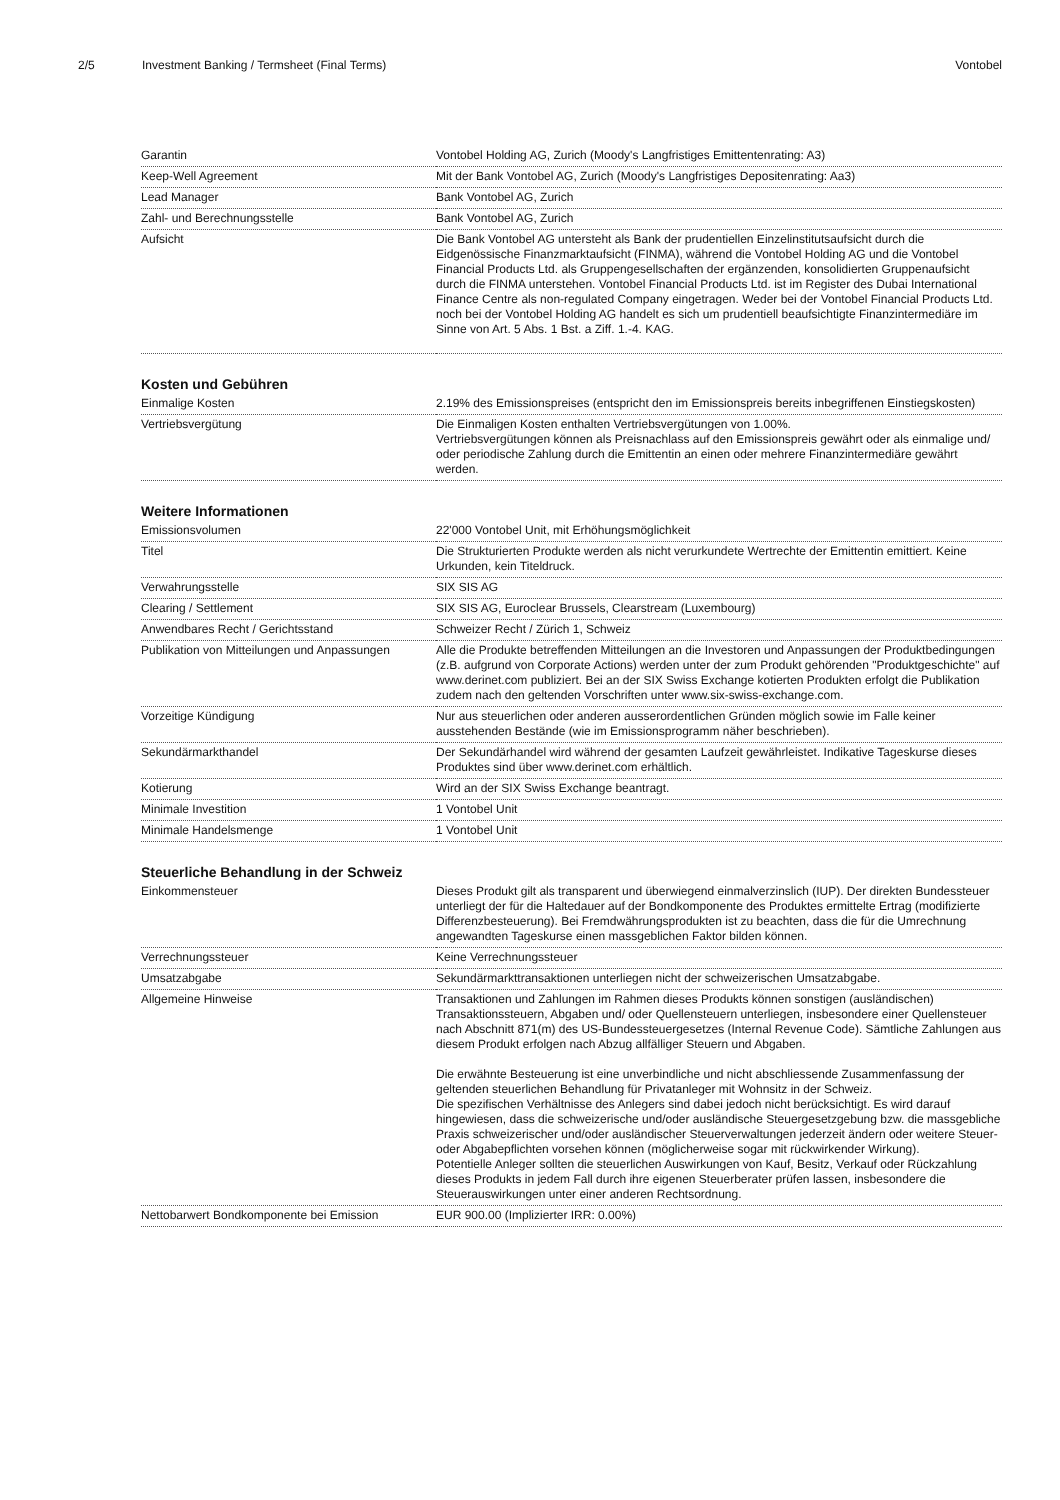2/5 Investment Banking / Termsheet (Final Terms) Vontobel
| Garantin | Vontobel Holding AG, Zurich (Moody's Langfristiges Emittentenrating: A3) |
| Keep-Well Agreement | Mit der Bank Vontobel AG, Zurich (Moody's Langfristiges Depositenrating: Aa3) |
| Lead Manager | Bank Vontobel AG, Zurich |
| Zahl- und Berechnungsstelle | Bank Vontobel AG, Zurich |
| Aufsicht | Die Bank Vontobel AG untersteht als Bank der prudentiellen Einzelinstitutsaufsicht durch die Eidgenössische Finanzmarktaufsicht (FINMA), während die Vontobel Holding AG und die Vontobel Financial Products Ltd. als Gruppengesellschaften der ergänzenden, konsolidierten Gruppenaufsicht durch die FINMA unterstehen. Vontobel Financial Products Ltd. ist im Register des Dubai International Finance Centre als non-regulated Company eingetragen. Weder bei der Vontobel Financial Products Ltd. noch bei der Vontobel Holding AG handelt es sich um prudentiell beaufsichtigte Finanzintermediäre im Sinne von Art. 5 Abs. 1 Bst. a Ziff. 1.-4. KAG. |
Kosten und Gebühren
| Einmalige Kosten | 2.19% des Emissionspreises (entspricht den im Emissionspreis bereits inbegriffenen Einstiegskosten) |
| Vertriebsvergütung | Die Einmaligen Kosten enthalten Vertriebsvergütungen von 1.00%. Vertriebsvergütungen können als Preisnachlass auf den Emissionspreis gewährt oder als einmalige und/ oder periodische Zahlung durch die Emittentin an einen oder mehrere Finanzintermediäre gewährt werden. |
Weitere Informationen
| Emissionsvolumen | 22'000 Vontobel Unit, mit Erhöhungsmöglichkeit |
| Titel | Die Strukturierten Produkte werden als nicht verurkundete Wertrechte der Emittentin emittiert. Keine Urkunden, kein Titeldruck. |
| Verwahrungsstelle | SIX SIS AG |
| Clearing / Settlement | SIX SIS AG, Euroclear Brussels, Clearstream (Luxembourg) |
| Anwendbares Recht / Gerichtsstand | Schweizer Recht / Zürich 1, Schweiz |
| Publikation von Mitteilungen und Anpassungen | Alle die Produkte betreffenden Mitteilungen an die Investoren und Anpassungen der Produktbedingungen (z.B. aufgrund von Corporate Actions) werden unter der zum Produkt gehörenden "Produktgeschichte" auf www.derinet.com publiziert. Bei an der SIX Swiss Exchange kotierten Produkten erfolgt die Publikation zudem nach den geltenden Vorschriften unter www.six-swiss-exchange.com. |
| Vorzeitige Kündigung | Nur aus steuerlichen oder anderen ausserordentlichen Gründen möglich sowie im Falle keiner ausstehenden Bestände (wie im Emissionsprogramm näher beschrieben). |
| Sekundärmarkthandel | Der Sekundärhandel wird während der gesamten Laufzeit gewährleistet. Indikative Tageskurse dieses Produktes sind über www.derinet.com erhältlich. |
| Kotierung | Wird an der SIX Swiss Exchange beantragt. |
| Minimale Investition | 1 Vontobel Unit |
| Minimale Handelsmenge | 1 Vontobel Unit |
Steuerliche Behandlung in der Schweiz
| Einkommensteuer | Dieses Produkt gilt als transparent und überwiegend einmalverzinslich (IUP). Der direkten Bundessteuer unterliegt der für die Haltedauer auf der Bondkomponente des Produktes ermittelte Ertrag (modifizierte Differenzbesteuerung). Bei Fremdwährungsprodukten ist zu beachten, dass die für die Umrechnung angewandten Tageskurse einen massgeblichen Faktor bilden können. |
| Verrechnungssteuer | Keine Verrechnungssteuer |
| Umsatzabgabe | Sekundärmarkttransaktionen unterliegen nicht der schweizerischen Umsatzabgabe. |
| Allgemeine Hinweise | Transaktionen und Zahlungen im Rahmen dieses Produkts können sonstigen (ausländischen) Transaktionssteuern, Abgaben und/ oder Quellensteuern unterliegen, insbesondere einer Quellensteuer nach Abschnitt 871(m) des US-Bundessteuergesetzes (Internal Revenue Code). Sämtliche Zahlungen aus diesem Produkt erfolgen nach Abzug allfälliger Steuern und Abgaben. Die erwähnte Besteuerung ist eine unverbindliche und nicht abschliessende Zusammenfassung der geltenden steuerlichen Behandlung für Privatanleger mit Wohnsitz in der Schweiz. Die spezifischen Verhältnisse des Anlegers sind dabei jedoch nicht berücksichtigt. Es wird darauf hingewiesen, dass die schweizerische und/oder ausländische Steuergesetzgebung bzw. die massgebliche Praxis schweizerischer und/oder ausländischer Steuerverwaltungen jederzeit ändern oder weitere Steuer- oder Abgabepflichten vorsehen können (möglicherweise sogar mit rückwirkender Wirkung). Potentielle Anleger sollten die steuerlichen Auswirkungen von Kauf, Besitz, Verkauf oder Rückzahlung dieses Produkts in jedem Fall durch ihre eigenen Steuerberater prüfen lassen, insbesondere die Steuerauswirkungen unter einer anderen Rechtsordnung. |
| Nettobarwert Bondkomponente bei Emission | EUR 900.00 (Implizierter IRR: 0.00%) |